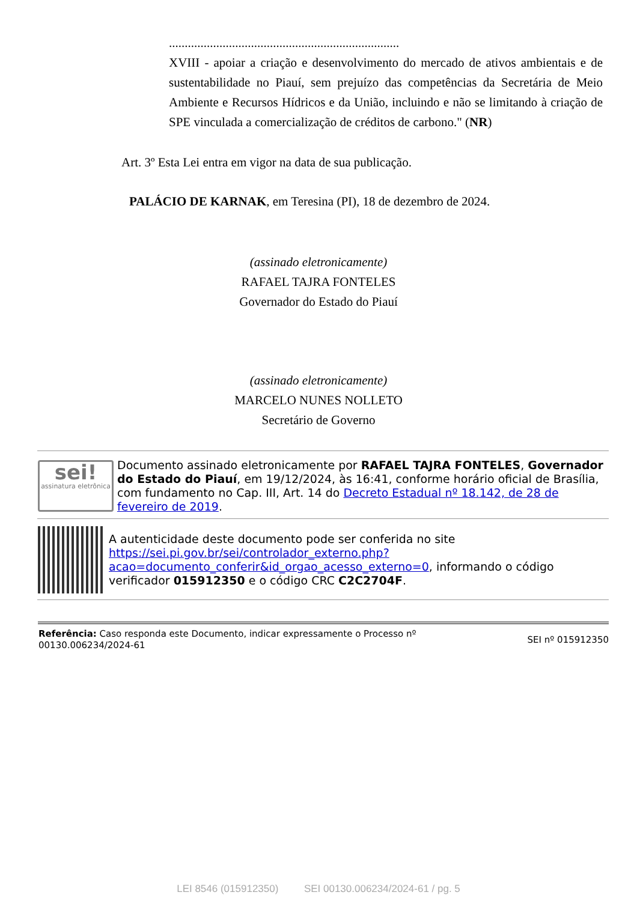.........................................................................
XVIII - apoiar a criação e desenvolvimento do mercado de ativos ambientais e de sustentabilidade no Piauí, sem prejuízo das competências da Secretária de Meio Ambiente e Recursos Hídricos e da União, incluindo e não se limitando à criação de SPE vinculada a comercialização de créditos de carbono." (NR)
Art. 3º Esta Lei entra em vigor na data de sua publicação.
PALÁCIO DE KARNAK, em Teresina (PI), 18 de dezembro de 2024.
(assinado eletronicamente)
RAFAEL TAJRA FONTELES
Governador do Estado do Piauí
(assinado eletronicamente)
MARCELO NUNES NOLLETO
Secretário de Governo
sei!
assinatura eletrônica
Documento assinado eletronicamente por RAFAEL TAJRA FONTELES, Governador do Estado do Piauí, em 19/12/2024, às 16:41, conforme horário oficial de Brasília, com fundamento no Cap. III, Art. 14 do Decreto Estadual nº 18.142, de 28 de fevereiro de 2019.
A autenticidade deste documento pode ser conferida no site https://sei.pi.gov.br/sei/controlador_externo.php?acao=documento_conferir&id_orgao_acesso_externo=0, informando o código verificador 015912350 e o código CRC C2C2704F.
Referência: Caso responda este Documento, indicar expressamente o Processo nº
00130.006234/2024-61
SEI nº 015912350
LEI 8546 (015912350) SEI 00130.006234/2024-61 / pg. 5